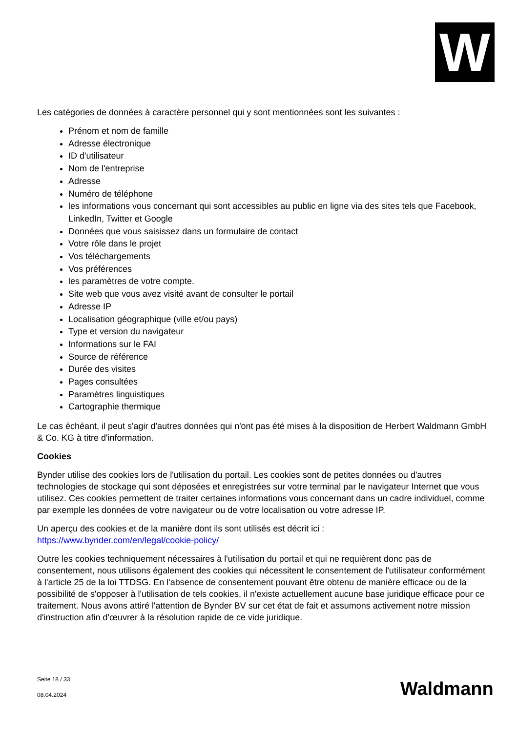W
Les catégories de données à caractère personnel qui y sont mentionnées sont les suivantes :
Prénom et nom de famille
Adresse électronique
ID d'utilisateur
Nom de l'entreprise
Adresse
Numéro de téléphone
les informations vous concernant qui sont accessibles au public en ligne via des sites tels que Facebook, LinkedIn, Twitter et Google
Données que vous saisissez dans un formulaire de contact
Votre rôle dans le projet
Vos téléchargements
Vos préférences
les paramètres de votre compte.
Site web que vous avez visité avant de consulter le portail
Adresse IP
Localisation géographique (ville et/ou pays)
Type et version du navigateur
Informations sur le FAI
Source de référence
Durée des visites
Pages consultées
Paramètres linguistiques
Cartographie thermique
Le cas échéant, il peut s'agir d'autres données qui n'ont pas été mises à la disposition de Herbert Waldmann GmbH & Co. KG à titre d'information.
Cookies
Bynder utilise des cookies lors de l'utilisation du portail. Les cookies sont de petites données ou d'autres technologies de stockage qui sont déposées et enregistrées sur votre terminal par le navigateur Internet que vous utilisez. Ces cookies permettent de traiter certaines informations vous concernant dans un cadre individuel, comme par exemple les données de votre navigateur ou de votre localisation ou votre adresse IP.
Un aperçu des cookies et de la manière dont ils sont utilisés est décrit ici :
https://www.bynder.com/en/legal/cookie-policy/
Outre les cookies techniquement nécessaires à l'utilisation du portail et qui ne requièrent donc pas de consentement, nous utilisons également des cookies qui nécessitent le consentement de l'utilisateur conformément à l'article 25 de la loi TTDSG. En l'absence de consentement pouvant être obtenu de manière efficace ou de la possibilité de s'opposer à l'utilisation de tels cookies, il n'existe actuellement aucune base juridique efficace pour ce traitement. Nous avons attiré l'attention de Bynder BV sur cet état de fait et assumons activement notre mission d'instruction afin d'œuvrer à la résolution rapide de ce vide juridique.
Seite 18 / 33
08.04.2024
Waldmann